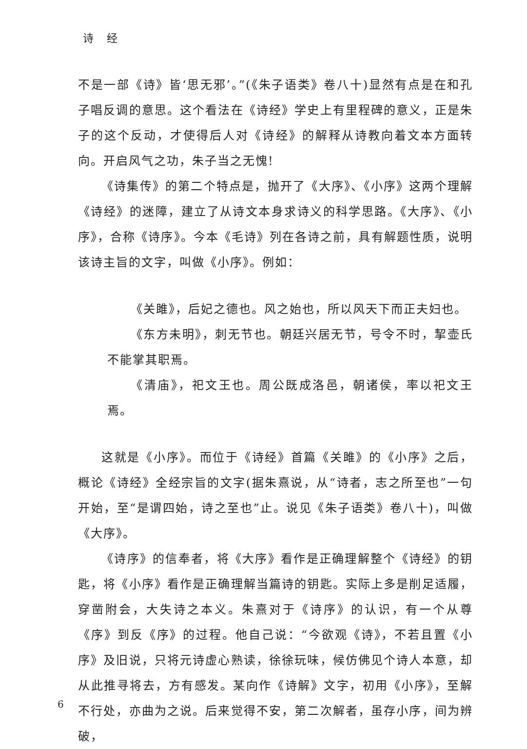诗 经
不是一部《诗》皆‘思无邪’。”(《朱子语类》卷八十)显然有点是在和孔子唱反调的意思。这个看法在《诗经》学史上有里程碑的意义，正是朱子的这个反动，才使得后人对《诗经》的解释从诗教向着文本方面转向。开启风气之功，朱子当之无愧!
《诗集传》的第二个特点是，抛开了《大序》、《小序》这两个理解《诗经》的迷障，建立了从诗文本身求诗义的科学思路。《大序》、《小序》，合称《诗序》。今本《毛诗》列在各诗之前，具有解题性质，说明该诗主旨的文字，叫做《小序》。例如：
《关雎》，后妃之德也。风之始也，所以风天下而正夫妇也。
《东方未明》，刺无节也。朝廷兴居无节，号令不时，挈壶氏不能掌其职焉。
《清庙》，祀文王也。周公既成洛邑，朝诸侯，率以祀文王焉。
这就是《小序》。而位于《诗经》首篇《关雎》的《小序》之后，概论《诗经》全经宗旨的文字(据朱熹说，从“诗者，志之所至也”一句开始，至“是谓四始，诗之至也”止。说见《朱子语类》卷八十)，叫做《大序》。
《诗序》的信奉者，将《大序》看作是正确理解整个《诗经》的钥匙，将《小序》看作是正确理解当篇诗的钥匙。实际上多是削足适履，穿凿附会，大失诗之本义。朱熹对于《诗序》的认识，有一个从尊《序》到反《序》的过程。他自己说：“今欲观《诗》，不若且置《小序》及旧说，只将元诗虚心熟读，徐徐玩味，候仿佛见个诗人本意，却从此推寻将去，方有感发。某向作《诗解》文字，初用《小序》，至解不行处，亦曲为之说。后来觉得不安，第二次解者，虽存小序，间为辨破，
6